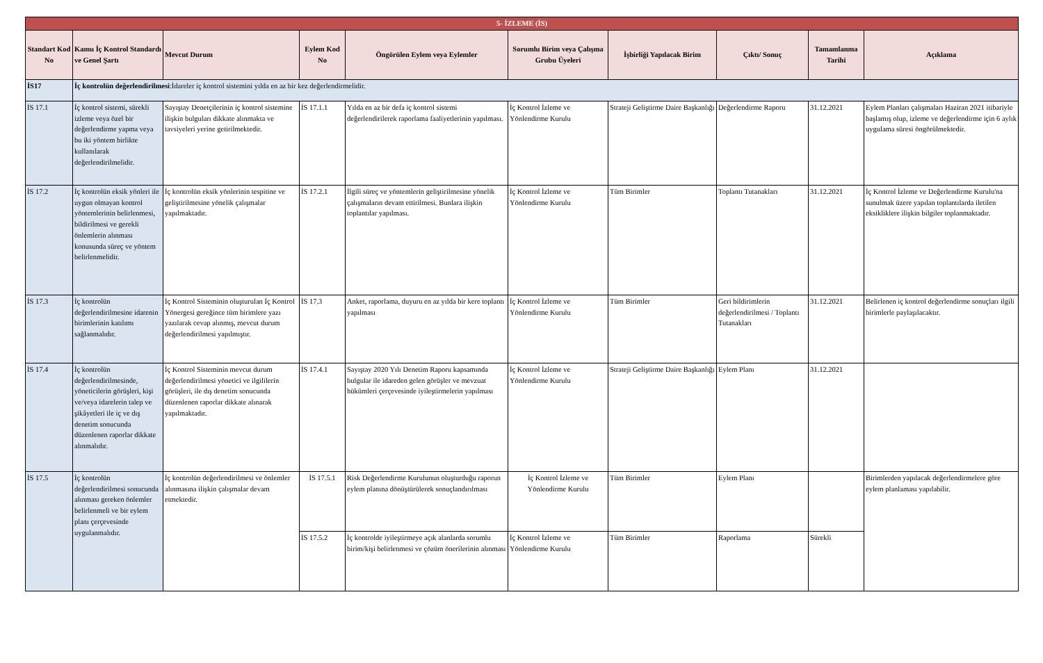| 5- İZLEME (İS) | | | | | | | | | |
| Standart Kod No | Kamu İç Kontrol Standardı ve Genel Şartı | Mevcut Durum | Eylem Kod No | Öngörülen Eylem veya Eylemler | Sorumlu Birim veya Çalışma Grubu Üyeleri | İşbirliği Yapılacak Birim | Çıktı/ Sonuç | Tamamlanma Tarihi | Açıklama |
| İS17 | İç kontrolün değerlendirilmesi :İdareler iç kontrol sistemini yılda en az bir kez değerlendirmelidir. | | | | | | | | |
| İS 17.1 | İç kontrol sistemi, sürekli izleme veya özel bir değerlendirme yapma veya bu iki yöntem birlikte kullanılarak değerlendirilmelidir. | Sayıştay Denetçilerinin iç kontrol sistemine ilişkin bulguları dikkate alınmakta ve tavsiyeleri yerine getirilmektedir. | İS 17.1.1 | Yılda en az bir defa iç kontrol sistemi değerlendirilerek raporlama faaliyetlerinin yapılması. | İç Kontrol İzleme ve Yönlendirme Kurulu | Strateji Geliştirme Daire Başkanlığı | Değerlendirme Raporu | 31.12.2021 | Eylem Planları çalışmaları Haziran 2021 itibariyle başlamış olup, izleme ve değerlendirme için 6 aylık uygulama süresi öngörülmektedir. |
| İS 17.2 | İç kontrolün eksik yönleri ile uygun olmayan kontrol yöntemlerinin belirlenmesi, bildirilmesi ve gerekli önlemlerin alınması konusunda süreç ve yöntem belirlenmelidir. | İç kontrolün eksik yönlerinin tespitine ve geliştirilmesine yönelik çalışmalar yapılmaktadır. | İS 17.2.1 | İlgili süreç ve yöntemlerin geliştirilmesine yönelik çalışmaların devam ettirilmesi. Bunlara ilişkin toplantılar yapılması. | İç Kontrol İzleme ve Yönlendirme Kurulu | Tüm Birimler | Toplantı Tutanakları | 31.12.2021 | İç Kontrol İzleme ve Değerlendirme Kurulu'na sunulmak üzere yapılan toplantılarda iletilen eksikliklere ilişkin bilgiler toplanmaktadır. |
| İS 17.3 | İç kontrolün değerlendirilmesine idarenin birimlerinin katılımı sağlanmalıdır. | İç Kontrol Sisteminin oluşturulan İç Kontrol Yönergesi gereğince tüm birimlere yazı yazılarak cevap alınmış, mevcut durum değerlendirilmesi yapılmıştır. | İS 17.3 | Anket, raporlama, duyuru en az yılda bir kere toplantı yapılması | İç Kontrol İzleme ve Yönlendirme Kurulu | Tüm Birimler | Geri bildirimlerin değerlendirilmesi / Toplantı Tutanakları | 31.12.2021 | Belirlenen iç kontrol değerlendirme sonuçları ilgili birimlerle paylaşılacaktır. |
| İS 17.4 | İç kontrolün değerlendirilmesinde, yöneticilerin görüşleri, kişi ve/veya idarelerin talep ve şikâyetleri ile iç ve dış denetim sonucunda düzenlenen raporlar dikkate alınmalıdır. | İç Kontrol Sisteminin mevcut durum değerlendirilmesi yönetici ve ilgililerin görüşleri, ile dış denetim sonucunda düzenlenen raporlar dikkate alınarak yapılmaktadır. | İS 17.4.1 | Sayıştay 2020 Yılı Denetim Raporu kapsamında bulgular ile idareden gelen görüşler ve mevzuat hükümleri çerçevesinde iyileştirmelerin yapılması | İç Kontrol İzleme ve Yönlendirme Kurulu | Strateji Geliştirme Daire Başkanlığı | Eylem Planı | 31.12.2021 | |
| İS 17.5 | İç kontrolün değerlendirilmesi sonucunda alınması gereken önlemler belirlenmeli ve bir eylem planı çerçevesinde uygulanmalıdır. | İç kontrolün değerlendirilmesi ve önlemler alınmasına ilişkin çalışmalar devam etmektedir. | İS 17.5.1 | Risk Değerlendirme Kurulunun oluşturduğu raporun eylem planına dönüştürülerek sonuçlandırılması | İç Kontrol İzleme ve Yönlendirme Kurulu | Tüm Birimler | Eylem Planı | | Birimlerden yapılacak değerlendirmelere göre eylem planlaması yapılabilir. |
| | | | İS 17.5.2 | İç kontrolde iyileştirmeye açık alanlarda sorumlu birim/kişi belirlenmesi ve çözüm önerilerinin alınması | İç Kontrol İzleme ve Yönlendirme Kurulu | Tüm Birimler | Raporlama | Sürekli | |